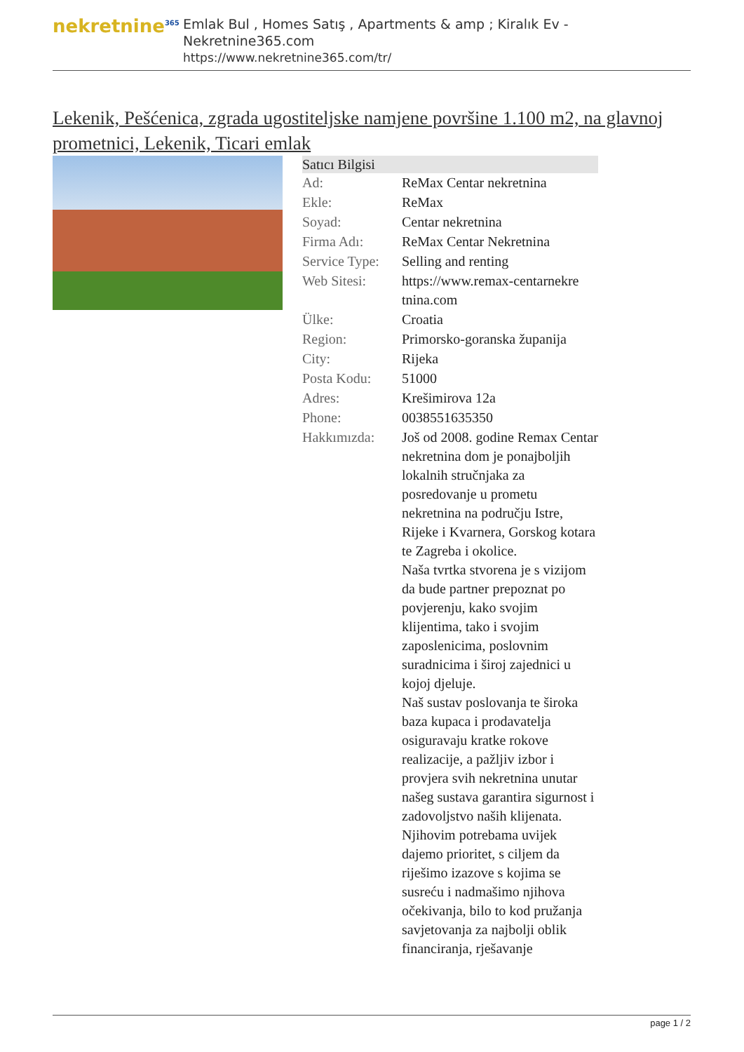nekretnine<sup>365</sup>
Emlak Bul , Homes Satış , Apartments & amp ; Kiralık Ev - Nekretnine365.com
https://www.nekretnine365.com/tr/
Lekenik, Pešćenica, zgrada ugostiteljske namjene površine 1.100 m2, na glavnoj prometnici, Lekenik, Ticari emlak
| Satıcı Bilgisi | | |
| --- | --- | --- |
| Ad: | ReMax Centar nekretnina | |
| Ekle: | ReMax | |
| Soyad: | Centar nekretnina | |
| Firma Adı: | ReMax Centar Nekretnina | |
| Service Type: | Selling and renting | |
| Web Sitesi: | https://www.remax-centarnekre tnina.com | |
| Ülke: | Croatia | |
| Region: | Primorsko-goranska županija | |
| City: | Rijeka | |
| Posta Kodu: | 51000 | |
| Adres: | Krešimirova 12a | |
| Phone: | 0038551635350 | |
| Hakkımızda: | Još od 2008. godine Remax Centar nekretnina dom je ponajboljih lokalnih stručnjaka za posredovanje u prometu nekretnina na području Istre, Rijeke i Kvarnera, Gorskog kotara te Zagreba i okolice. Naša tvrtka stvorena je s vizijom da bude partner prepoznat po povjerenju, kako svojim klijentima, tako i svojim zaposlenicima, poslovnim suradnicima i široj zajednici u kojoj djeluje. Naš sustav poslovanja te široka baza kupaca i prodavatelja osiguravaju kratke rokove realizacije, a pažljiv izbor i provjera svih nekretnina unutar našeg sustava garantira sigurnost i zadovoljstvo naših klijenata. Njihovim potrebama uvijek dajemo prioritet, s ciljem da riješimo izazove s kojima se susreću i nadmašimo njihova očekivanja, bilo to kod pružanja savjetovanja za najbolji oblik financiranja, rješavanje | |
page 1 / 2